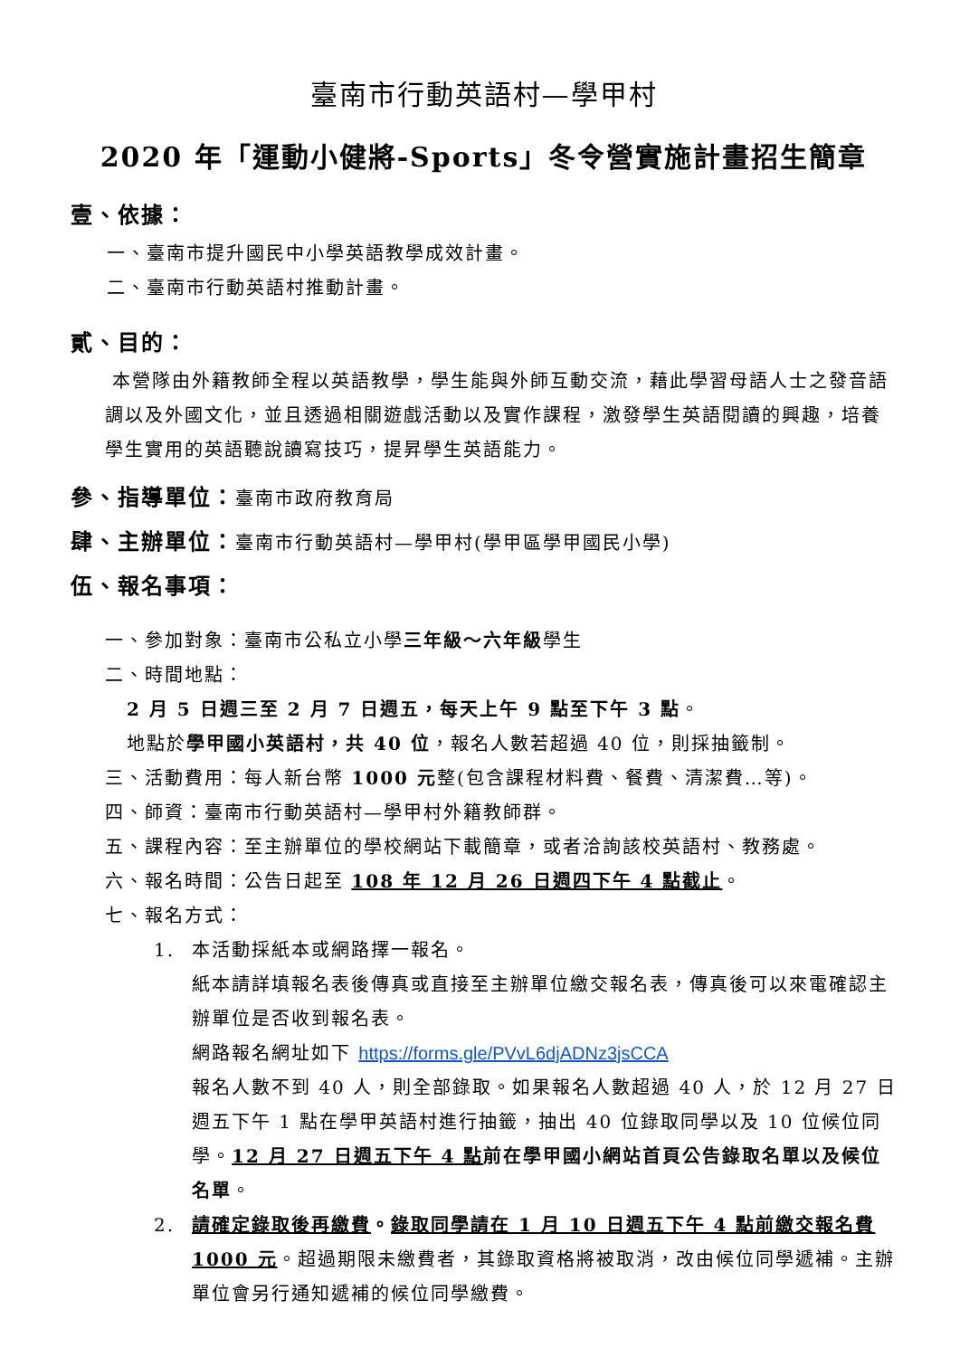臺南市行動英語村—學甲村
2020 年「運動小健將-Sports」冬令營實施計畫招生簡章
壹、依據：
一、臺南市提升國民中小學英語教學成效計畫。
二、臺南市行動英語村推動計畫。
貳、目的：
本營隊由外籍教師全程以英語教學，學生能與外師互動交流，藉此學習母語人士之發音語調以及外國文化，並且透過相關遊戲活動以及實作課程，激發學生英語閱讀的興趣，培養學生實用的英語聽說讀寫技巧，提昇學生英語能力。
參、指導單位：臺南市政府教育局
肆、主辦單位：臺南市行動英語村—學甲村(學甲區學甲國民小學)
伍、報名事項：
一、參加對象：臺南市公私立小學三年級～六年級學生
二、時間地點：
2 月 5 日週三至 2 月 7 日週五，每天上午 9 點至下午 3 點。
地點於學甲國小英語村，共 40 位，報名人數若超過 40 位，則採抽籤制。
三、活動費用：每人新台幣 1000 元整(包含課程材料費、餐費、清潔費…等)。
四、師資：臺南市行動英語村—學甲村外籍教師群。
五、課程內容：至主辦單位的學校網站下載簡章，或者洽詢該校英語村、教務處。
六、報名時間：公告日起至 108 年 12 月 26 日週四下午 4 點截止。
七、報名方式：
1. 本活動採紙本或網路擇一報名。
紙本請詳填報名表後傳真或直接至主辦單位繳交報名表，傳真後可以來電確認主辦單位是否收到報名表。
網路報名網址如下 https://forms.gle/PVvL6djADNz3jsCCA
報名人數不到 40 人，則全部錄取。如果報名人數超過 40 人，於 12 月 27 日週五下午 1 點在學甲英語村進行抽籤，抽出 40 位錄取同學以及 10 位候位同學。12 月 27 日週五下午 4 點前在學甲國小網站首頁公告錄取名單以及候位名單。
2. 請確定錄取後再繳費。錄取同學請在 1 月 10 日週五下午 4 點前繳交報名費 1000 元。超過期限未繳費者，其錄取資格將被取消，改由候位同學遞補。主辦單位會另行通知遞補的候位同學繳費。